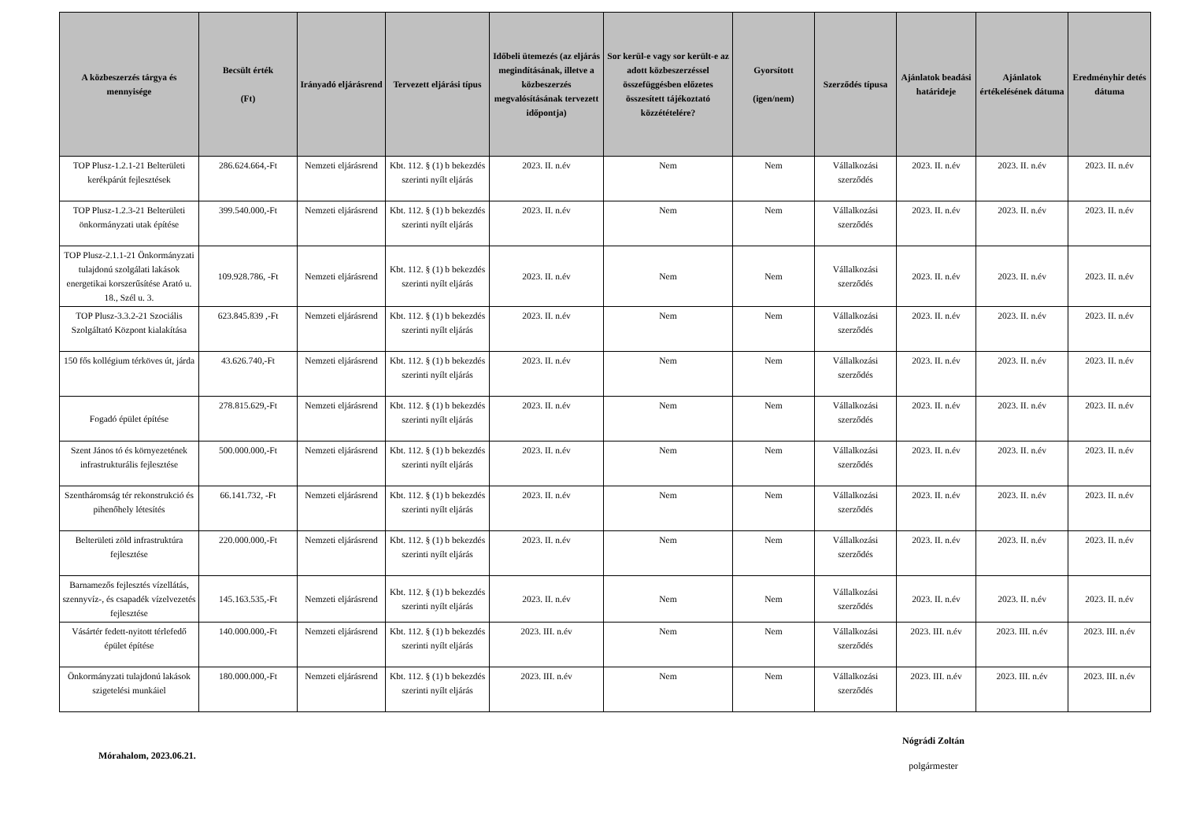| A közbeszerzés tárgya és mennyisége | Becsült érték (Ft) | Irányadó eljárásrend | Tervezett eljárási típus | Időbeli ütemezés (az eljárás megindításának, illetve a közbeszerzés megvalósításának tervezett időpontja) | Sor kerül-e vagy sor került-e az adott közbeszerzéssel összefüggésben előzetes összesített tájékoztató közzétételére? | Gyorsított (igen/nem) | Szerződés típusa | Ajánlatok beadási határideje | Ajánlatok értékelésének dátuma | Eredményhir detés dátuma |
| --- | --- | --- | --- | --- | --- | --- | --- | --- | --- | --- |
| TOP Plusz-1.2.1-21 Belterületi kerékpárút fejlesztések | 286.624.664,-Ft | Nemzeti eljárásrend | Kbt. 112. § (1) b bekezdés szerinti nyílt eljárás | 2023. II. n.év | Nem | Nem | Vállalkozási szerződés | 2023. II. n.év | 2023. II. n.év | 2023. II. n.év |
| TOP Plusz-1.2.3-21 Belterületi önkormányzati utak építése | 399.540.000,-Ft | Nemzeti eljárásrend | Kbt. 112. § (1) b bekezdés szerinti nyílt eljárás | 2023. II. n.év | Nem | Nem | Vállalkozási szerződés | 2023. II. n.év | 2023. II. n.év | 2023. II. n.év |
| TOP Plusz-2.1.1-21 Önkormányzati tulajdonú szolgálati lakások energetikai korszerűsítése Arató u. 18., Szél u. 3. | 109.928.786, -Ft | Nemzeti eljárásrend | Kbt. 112. § (1) b bekezdés szerinti nyílt eljárás | 2023. II. n.év | Nem | Nem | Vállalkozási szerződés | 2023. II. n.év | 2023. II. n.év | 2023. II. n.év |
| TOP Plusz-3.3.2-21 Szociális Szolgáltató Központ kialakítása | 623.845.839 ,-Ft | Nemzeti eljárásrend | Kbt. 112. § (1) b bekezdés szerinti nyílt eljárás | 2023. II. n.év | Nem | Nem | Vállalkozási szerződés | 2023. II. n.év | 2023. II. n.év | 2023. II. n.év |
| 150 fős kollégium térköves út, járda | 43.626.740,-Ft | Nemzeti eljárásrend | Kbt. 112. § (1) b bekezdés szerinti nyílt eljárás | 2023. II. n.év | Nem | Nem | Vállalkozási szerződés | 2023. II. n.év | 2023. II. n.év | 2023. II. n.év |
| Fogadó épület építése | 278.815.629,-Ft | Nemzeti eljárásrend | Kbt. 112. § (1) b bekezdés szerinti nyílt eljárás | 2023. II. n.év | Nem | Nem | Vállalkozási szerződés | 2023. II. n.év | 2023. II. n.év | 2023. II. n.év |
| Szent János tó és környezetének infrastrukturális fejlesztése | 500.000.000,-Ft | Nemzeti eljárásrend | Kbt. 112. § (1) b bekezdés szerinti nyílt eljárás | 2023. II. n.év | Nem | Nem | Vállalkozási szerződés | 2023. II. n.év | 2023. II. n.év | 2023. II. n.év |
| Szentháromság tér rekonstrukció és pihenőhely létesítés | 66.141.732, -Ft | Nemzeti eljárásrend | Kbt. 112. § (1) b bekezdés szerinti nyílt eljárás | 2023. II. n.év | Nem | Nem | Vállalkozási szerződés | 2023. II. n.év | 2023. II. n.év | 2023. II. n.év |
| Belterületi zöld infrastruktúra fejlesztése | 220.000.000,-Ft | Nemzeti eljárásrend | Kbt. 112. § (1) b bekezdés szerinti nyílt eljárás | 2023. II. n.év | Nem | Nem | Vállalkozási szerződés | 2023. II. n.év | 2023. II. n.év | 2023. II. n.év |
| Barnamezős fejlesztés vízellátás, szennyvíz-, és csapadék vízelvezetés fejlesztése | 145.163.535,-Ft | Nemzeti eljárásrend | Kbt. 112. § (1) b bekezdés szerinti nyílt eljárás | 2023. II. n.év | Nem | Nem | Vállalkozási szerződés | 2023. II. n.év | 2023. II. n.év | 2023. II. n.év |
| Vásártér fedett-nyitott térlefedő épület építése | 140.000.000,-Ft | Nemzeti eljárásrend | Kbt. 112. § (1) b bekezdés szerinti nyílt eljárás | 2023. III. n.év | Nem | Nem | Vállalkozási szerződés | 2023. III. n.év | 2023. III. n.év | 2023. III. n.év |
| Önkormányzati tulajdonú lakások szigetelési munkáiel | 180.000.000,-Ft | Nemzeti eljárásrend | Kbt. 112. § (1) b bekezdés szerinti nyílt eljárás | 2023. III. n.év | Nem | Nem | Vállalkozási szerződés | 2023. III. n.év | 2023. III. n.év | 2023. III. n.év |
Mórahalom, 2023.06.21.
Nógrádi Zoltán
polgármester